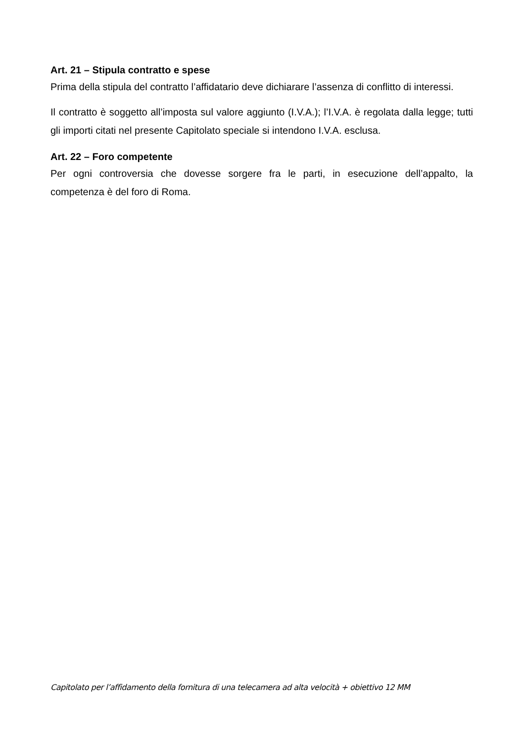Art. 21 – Stipula contratto e spese
Prima della stipula del contratto l’affidatario deve dichiarare l’assenza di conflitto di interessi.
Il contratto è soggetto all’imposta sul valore aggiunto (I.V.A.); l’I.V.A. è regolata dalla legge; tutti gli importi citati nel presente Capitolato speciale si intendono I.V.A. esclusa.
Art. 22 – Foro competente
Per ogni controversia che dovesse sorgere fra le parti, in esecuzione dell’appalto, la competenza è del foro di Roma.
Capitolato per l’affidamento della fornitura di una telecamera ad alta velocità + obiettivo 12 MM